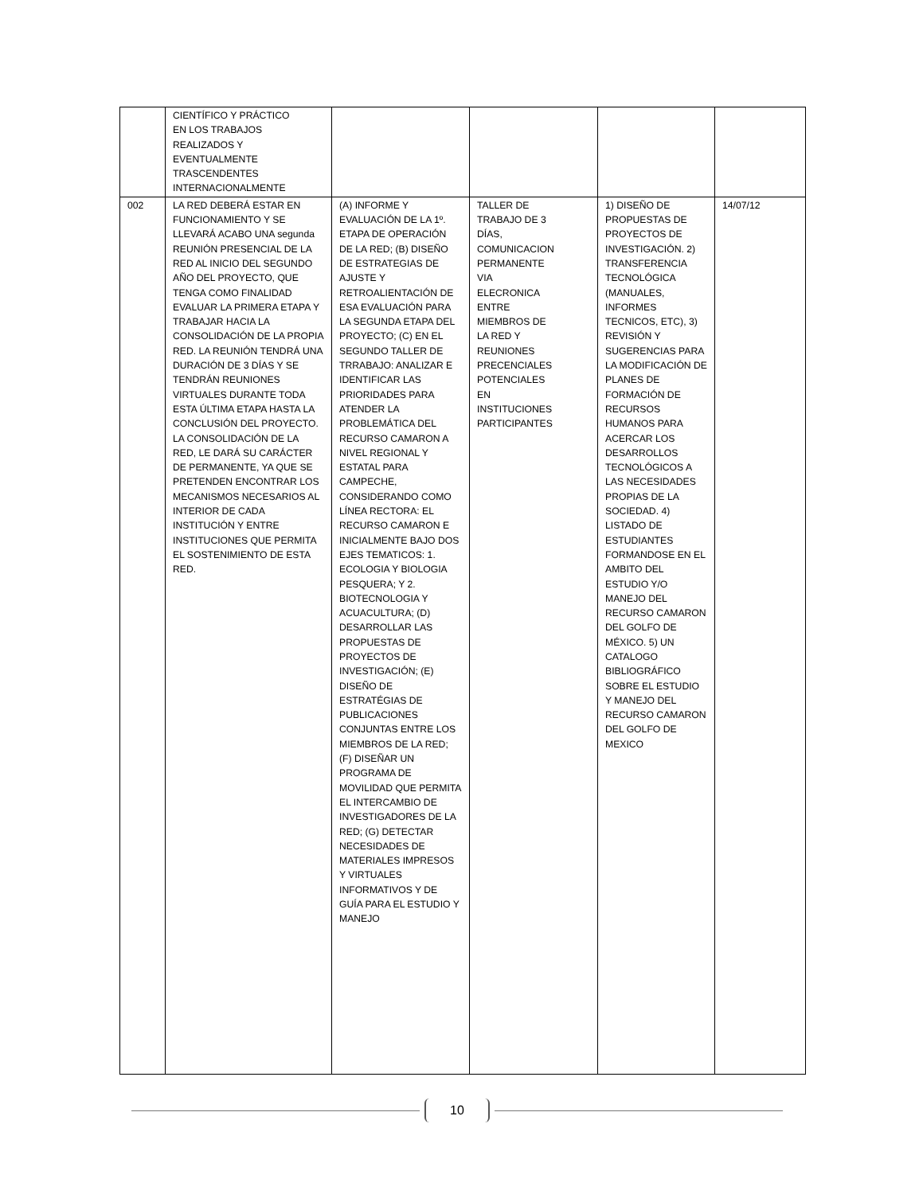| | CIENTÍFICO Y PRÁCTICO EN LOS TRABAJOS REALIZADOS Y EVENTUALMENTE TRASCENDENTES INTERNACIONALMENTE | | | | |
| 002 | LA RED DEBERÁ ESTAR EN FUNCIONAMIENTO Y SE LLEVARÁ ACABO UNA segunda REUNIÓN PRESENCIAL DE LA RED AL INICIO DEL SEGUNDO AÑO DEL PROYECTO, QUE TENGA COMO FINALIDAD EVALUAR LA PRIMERA ETAPA Y TRABAJAR HACIA LA CONSOLIDACIÓN DE LA PROPIA RED. LA REUNIÓN TENDRÁ UNA DURACIÓN DE 3 DÍAS Y SE TENDRÁN REUNIONES VIRTUALES DURANTE TODA ESTA ÚLTIMA ETAPA HASTA LA CONCLUSIÓN DEL PROYECTO. LA CONSOLIDACIÓN DE LA RED, LE DARÁ SU CARÁCTER DE PERMANENTE, YA QUE SE PRETENDEN ENCONTRAR LOS MECANISMOS NECESARIOS AL INTERIOR DE CADA INSTITUCIÓN Y ENTRE INSTITUCIONES QUE PERMITA EL SOSTENIMIENTO DE ESTA RED. | (A) INFORME Y EVALUACIÓN DE LA 1º. ETAPA DE OPERACIÓN DE LA RED; (B) DISEÑO DE ESTRATEGIAS DE AJUSTE Y RETROALIENTACIÓN DE ESA EVALUACIÓN PARA LA SEGUNDA ETAPA DEL PROYECTO; (C) EN EL SEGUNDO TALLER DE TRRABAJO: ANALIZAR E IDENTIFICAR LAS PRIORIDADES PARA ATENDER LA PROBLEMÁTICA DEL RECURSO CAMARON A NIVEL REGIONAL Y ESTATAL PARA CAMPECHE, CONSIDERANDO COMO LÍNEA RECTORA: EL RECURSO CAMARON E INICIALMENTE BAJO DOS EJES TEMATICOS: 1. ECOLOGIA Y BIOLOGIA PESQUERA; Y 2. BIOTECNOLOGIA Y ACUACULTURA; (D) DESARROLLAR LAS PROPUESTAS DE PROYECTOS DE INVESTIGACIÓN; (E) DISEÑO DE ESTRATÉGIAS DE PUBLICACIONES CONJUNTAS ENTRE LOS MIEMBROS DE LA RED; (F) DISEÑAR UN PROGRAMA DE MOVILIDAD QUE PERMITA EL INTERCAMBIO DE INVESTIGADORES DE LA RED; (G) DETECTAR NECESIDADES DE MATERIALES IMPRESOS Y VIRTUALES INFORMATIVOS Y DE GUÍA PARA EL ESTUDIO Y MANEJO | TALLER DE TRABAJO DE 3 DÍAS, COMUNICACION PERMANENTE VIA ELECRONICA ENTRE MIEMBROS DE LA RED Y REUNIONES PRECENCIALES POTENCIALES EN INSTITUCIONES PARTICIPANTES | 1) DISEÑO DE PROPUESTAS DE PROYECTOS DE INVESTIGACIÓN. 2) TRANSFERENCIA TECNOLÓGICA (MANUALES, INFORMES TECNICOS, ETC), 3) REVISIÓN Y SUGERENCIAS PARA LA MODIFICACIÓN DE PLANES DE FORMACIÓN DE RECURSOS HUMANOS PARA ACERCAR LOS DESARROLLOS TECNOLÓGICOS A LAS NECESIDADES PROPIAS DE LA SOCIEDAD. 4) LISTADO DE ESTUDIANTES FORMANDOSE EN EL AMBITO DEL ESTUDIO Y/O MANEJO DEL RECURSO CAMARON DEL GOLFO DE MÉXICO. 5) UN CATALOGO BIBLIOGRÁFICO SOBRE EL ESTUDIO Y MANEJO DEL RECURSO CAMARON DEL GOLFO DE MEXICO | 14/07/12 |
10